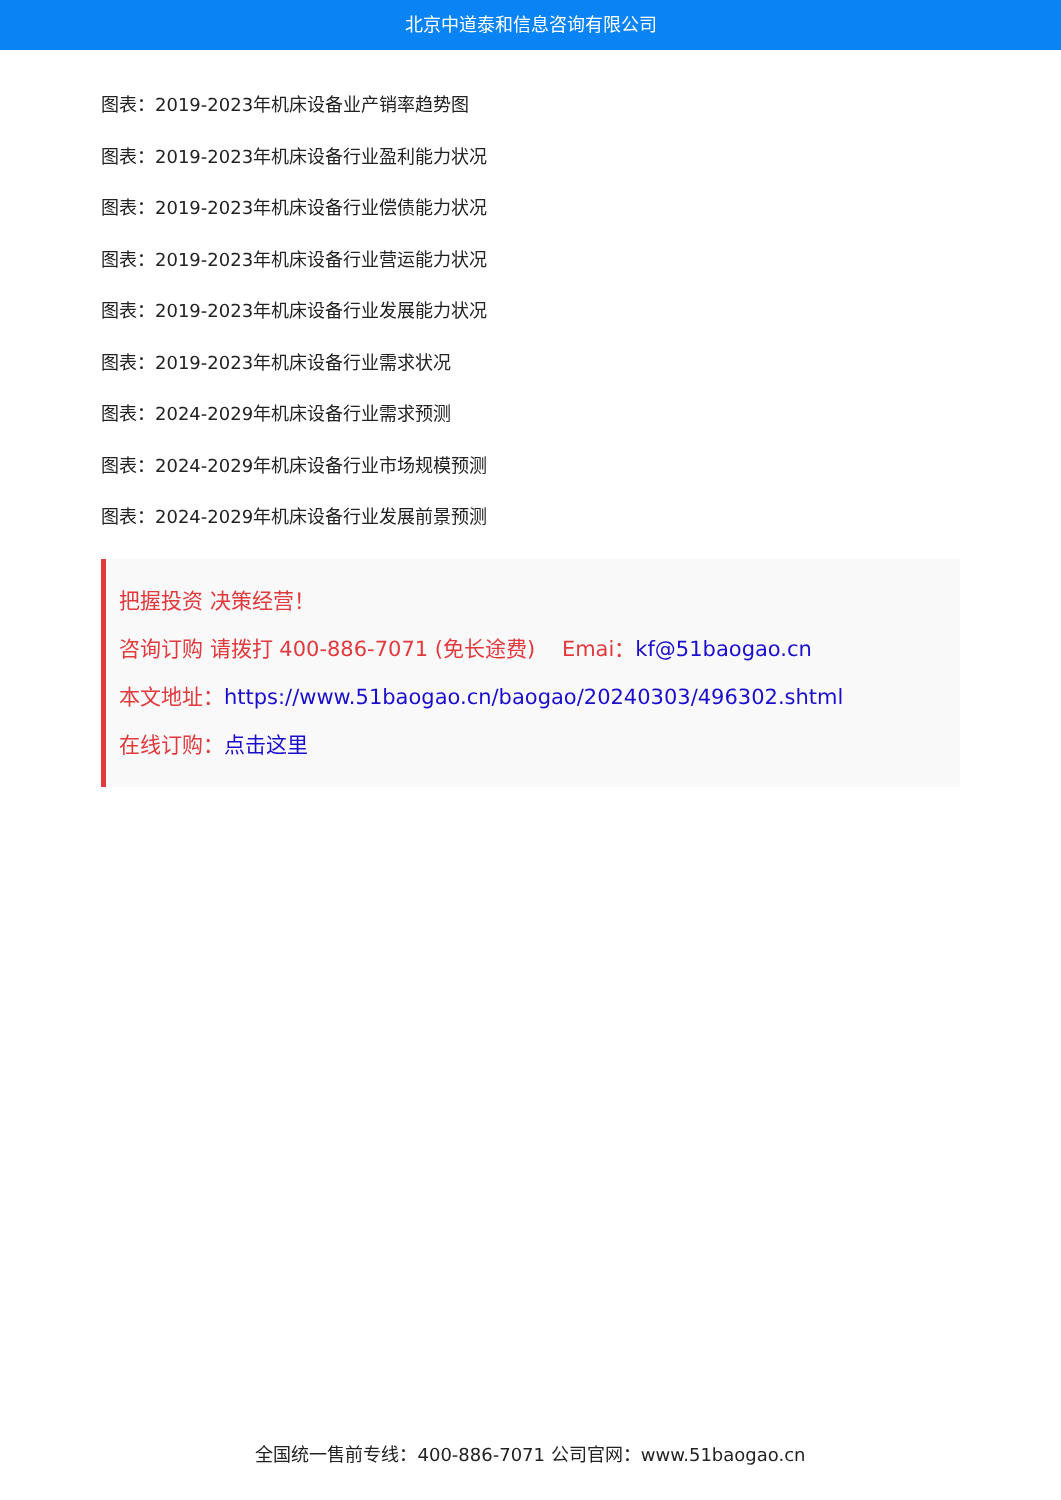北京中道泰和信息咨询有限公司
图表：2019-2023年机床设备业产销率趋势图
图表：2019-2023年机床设备行业盈利能力状况
图表：2019-2023年机床设备行业偿债能力状况
图表：2019-2023年机床设备行业营运能力状况
图表：2019-2023年机床设备行业发展能力状况
图表：2019-2023年机床设备行业需求状况
图表：2024-2029年机床设备行业需求预测
图表：2024-2029年机床设备行业市场规模预测
图表：2024-2029年机床设备行业发展前景预测
把握投资 决策经营！
咨询订购 请拨打 400-886-7071 (免长途费) Emai：kf@51baogao.cn
本文地址：https://www.51baogao.cn/baogao/20240303/496302.shtml
在线订购：点击这里
全国统一售前专线：400-886-7071 公司官网：www.51baogao.cn